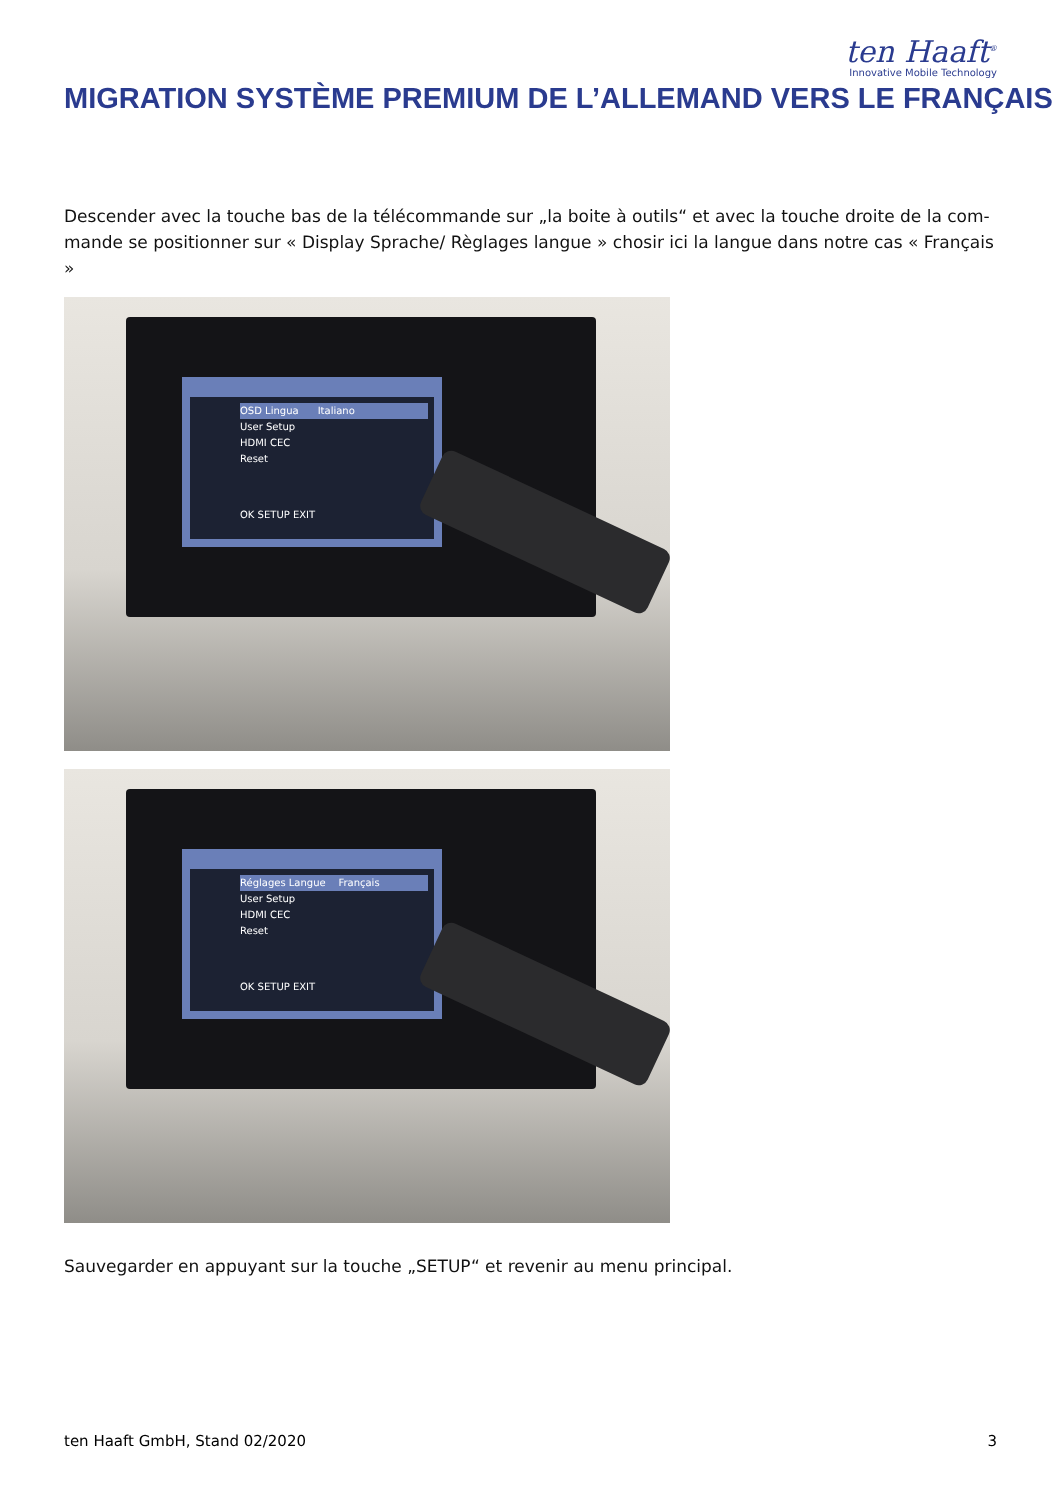ten Haaft<sup>®</sup>
Innovative Mobile Technology
MIGRATION SYSTÈME PREMIUM DE L’ALLEMAND VERS LE FRANÇAIS
Descender avec la touche bas de la télécommande sur „la boite à outils“ et avec la touche droite de la com-mande se positionner sur « Display Sprache/ Règlages langue » chosir ici la langue dans notre cas « Français »
OSD Lingua Italiano
User Setup
HDMI CEC
Reset
OK SETUP EXIT
Réglages Langue Français
User Setup
HDMI CEC
Reset
OK SETUP EXIT
Sauvegarder en appuyant sur la touche „SETUP“ et revenir au menu principal.
ten Haaft GmbH, Stand 02/2020 3